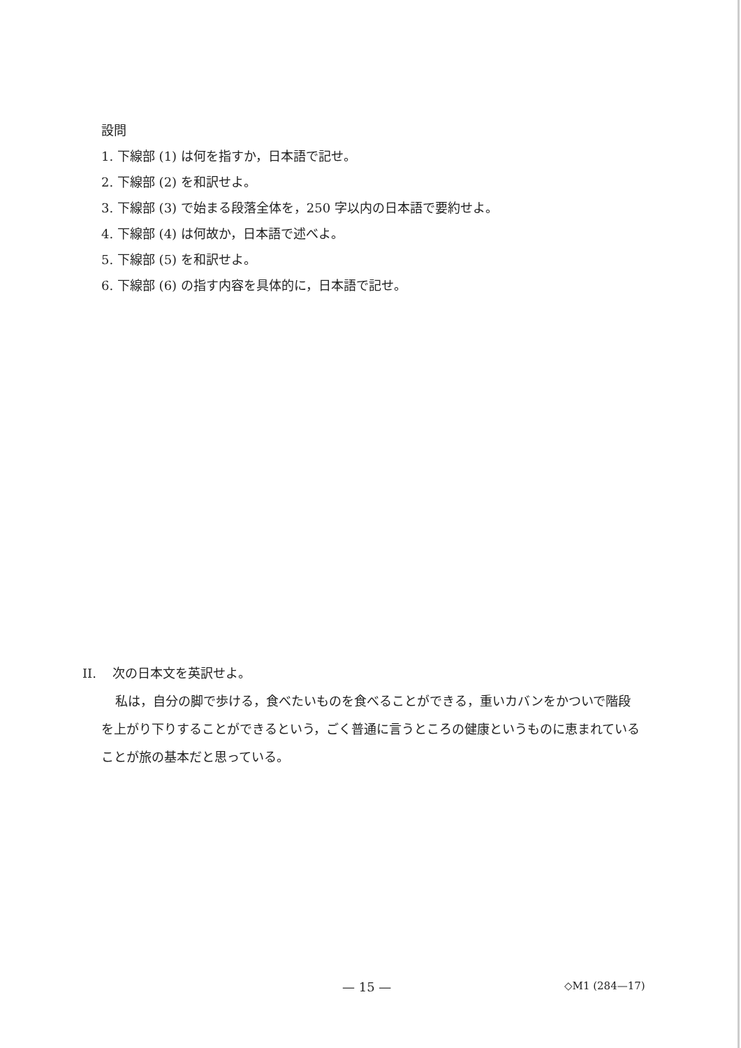設問
1. 下線部 (1) は何を指すか，日本語で記せ。
2. 下線部 (2) を和訳せよ。
3. 下線部 (3) で始まる段落全体を，250 字以内の日本語で要約せよ。
4. 下線部 (4) は何故か，日本語で述べよ。
5. 下線部 (5) を和訳せよ。
6. 下線部 (6) の指す内容を具体的に，日本語で記せ。
II. 次の日本文を英訳せよ。
私は，自分の脚で歩ける，食べたいものを食べることができる，重いカバンをかついで階段を上がり下りすることができるという，ごく普通に言うところの健康というものに恵まれていることが旅の基本だと思っている。
— 15 — ◇M1 (284—17)